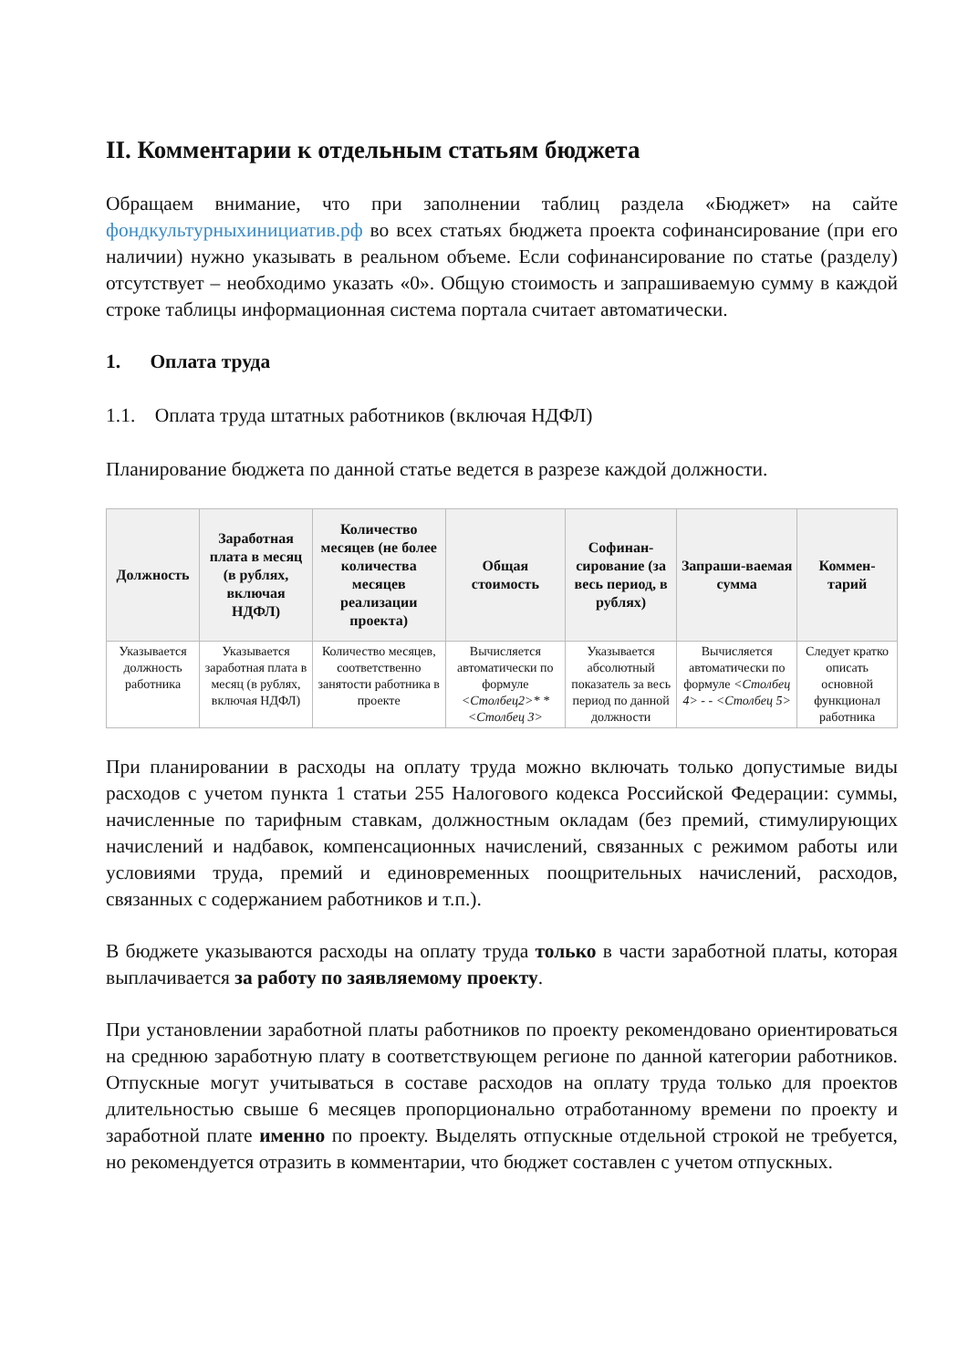II. Комментарии к отдельным статьям бюджета
Обращаем внимание, что при заполнении таблиц раздела «Бюджет» на сайте фондкультурныхинициатив.рф во всех статьях бюджета проекта софинансирование (при его наличии) нужно указывать в реальном объеме. Если софинансирование по статье (разделу) отсутствует – необходимо указать «0». Общую стоимость и запрашиваемую сумму в каждой строке таблицы информационная система портала считает автоматически.
1. Оплата труда
1.1. Оплата труда штатных работников (включая НДФЛ)
Планирование бюджета по данной статье ведется в разрезе каждой должности.
| Должность | Заработная плата в месяц (в рублях, включая НДФЛ) | Количество месяцев (не более количества месяцев реализации проекта) | Общая стоимость | Софинан-сирование (за весь период, в рублях) | Запраши-ваемая сумма | Коммен-тарий |
| --- | --- | --- | --- | --- | --- | --- |
| Указывается должность работника | Указывается заработная плата в месяц (в рублях, включая НДФЛ) | Количество месяцев, соответственно занятости работника в проекте | Вычисляется автоматически по формуле <Столбец2>* *<Столбец 3> | Указывается абсолютный показатель за весь период по данной должности | Вычисляется автоматически по формуле <Столбец 4> - - <Столбец 5> | Следует кратко описать основной функционал работника |
При планировании в расходы на оплату труда можно включать только допустимые виды расходов с учетом пункта 1 статьи 255 Налогового кодекса Российской Федерации: суммы, начисленные по тарифным ставкам, должностным окладам (без премий, стимулирующих начислений и надбавок, компенсационных начислений, связанных с режимом работы или условиями труда, премий и единовременных поощрительных начислений, расходов, связанных с содержанием работников и т.п.).
В бюджете указываются расходы на оплату труда только в части заработной платы, которая выплачивается за работу по заявляемому проекту.
При установлении заработной платы работников по проекту рекомендовано ориентироваться на среднюю заработную плату в соответствующем регионе по данной категории работников. Отпускные могут учитываться в составе расходов на оплату труда только для проектов длительностью свыше 6 месяцев пропорционально отработанному времени по проекту и заработной плате именно по проекту. Выделять отпускные отдельной строкой не требуется, но рекомендуется отразить в комментарии, что бюджет составлен с учетом отпускных.